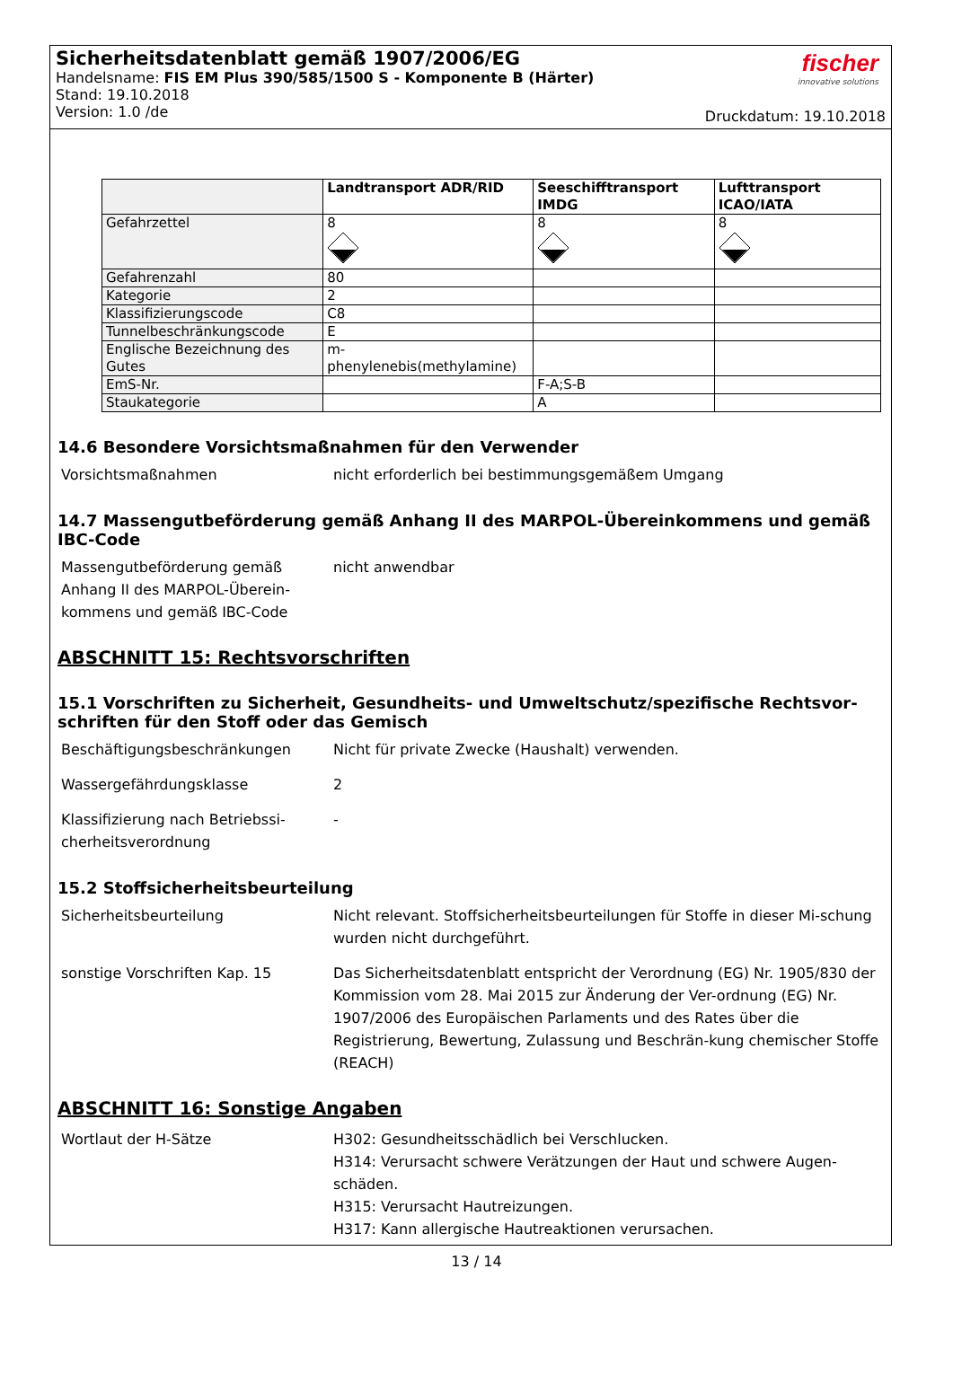Sicherheitsdatenblatt gemäß 1907/2006/EG
Handelsname: FIS EM Plus 390/585/1500 S - Komponente B (Härter)
Stand: 19.10.2018
Version: 1.0 /de
fischer
innovative solutions
Druckdatum: 19.10.2018
| | Landtransport ADR/RID | Seeschifftransport IMDG | Lufttransport ICAO/IATA |
| Gefahrzettel | 8 | 8 | 8 |
| Gefahrenzahl | 80 | | |
| Kategorie | 2 | | |
| Klassifizierungscode | C8 | | |
| Tunnelbeschränkungscode | E | | |
| Englische Bezeichnung des Gutes | m-phenylenebis(methylamine) | | |
| EmS-Nr. | | F-A;S-B | |
| Staukategorie | | A | |
14.6 Besondere Vorsichtsmaßnahmen für den Verwender
Vorsichtsmaßnahmen nicht erforderlich bei bestimmungsgemäßem Umgang
14.7 Massengutbeförderung gemäß Anhang II des MARPOL-Übereinkommens und gemäß IBC-Code
Massengutbeförderung gemäß Anhang II des MARPOL-Überein-kommens und gemäß IBC-Code
nicht anwendbar
ABSCHNITT 15: Rechtsvorschriften
15.1 Vorschriften zu Sicherheit, Gesundheits- und Umweltschutz/spezifische Rechtsvor-schriften für den Stoff oder das Gemisch
Beschäftigungsbeschränkungen Nicht für private Zwecke (Haushalt) verwenden.
Wassergefährdungsklasse 2
Klassifizierung nach Betriebssi-cherheitsverordnung
-
15.2 Stoffsicherheitsbeurteilung
Sicherheitsbeurteilung Nicht relevant. Stoffsicherheitsbeurteilungen für Stoffe in dieser Mi-schung wurden nicht durchgeführt.
sonstige Vorschriften Kap. 15 Das Sicherheitsdatenblatt entspricht der Verordnung (EG) Nr. 1905/830 der Kommission vom 28. Mai 2015 zur Änderung der Ver-ordnung (EG) Nr. 1907/2006 des Europäischen Parlaments und des Rates über die Registrierung, Bewertung, Zulassung und Beschrän-kung chemischer Stoffe (REACH)
ABSCHNITT 16: Sonstige Angaben
Wortlaut der H-Sätze H302: Gesundheitsschädlich bei Verschlucken.
H314: Verursacht schwere Verätzungen der Haut und schwere Augen-schäden.
H315: Verursacht Hautreizungen.
H317: Kann allergische Hautreaktionen verursachen.
13 / 14